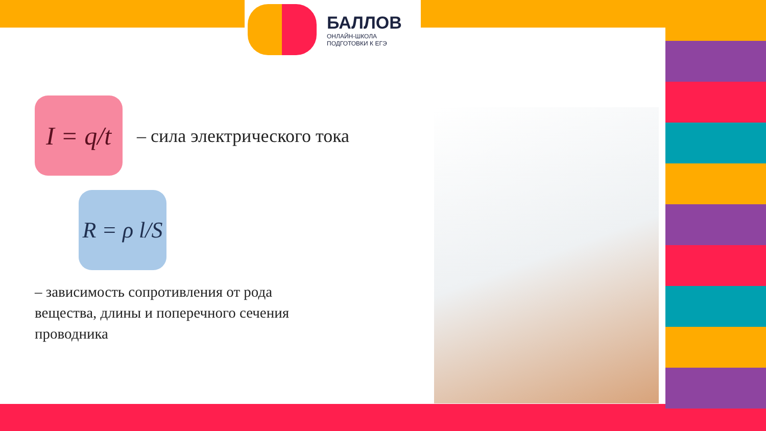БАЛЛОВ
ОНЛАЙН-ШКОЛА
ПОДГОТОВКИ К ЕГЭ
I = q/t
– сила электрического тока
R = ρ l/S
– зависимость сопротивления от рода
вещества, длины и поперечного сечения
проводника